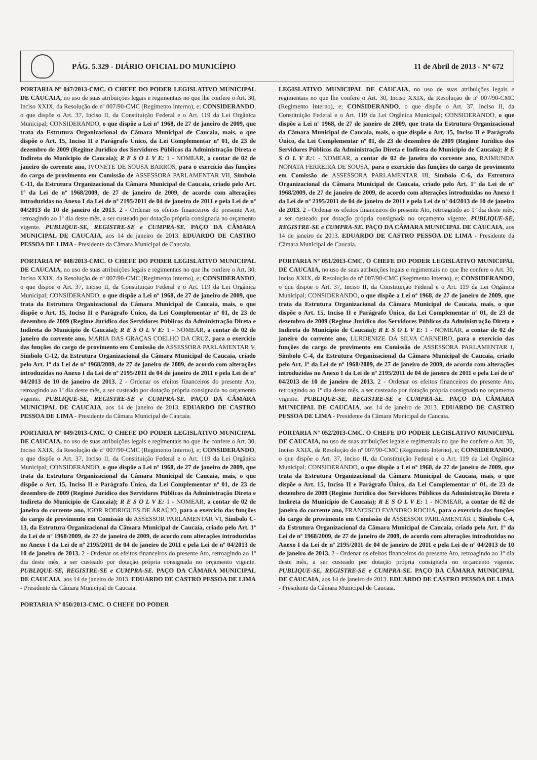PÁG. 5.329 - DIÁRIO OFICIAL DO MUNICÍPIO 11 de Abril de 2013 - Nº 672
PORTARIA Nº 047/2013-CMC. O CHEFE DO PODER LEGISLATIVO MUNICIPAL DE CAUCAIA, no uso de suas atribuições legais e regimentais no que lhe confere o Art. 30, Inciso XXIX, da Resolução de nº 007/90-CMC (Regimento Interno), e; CONSIDERANDO, o que dispõe o Art. 37, Inciso II, da Constituição Federal e o Art. 119 da Lei Orgânica Municipal; CONSIDERANDO, o que dispõe a Lei nº 1968, de 27 de janeiro de 2009, que trata da Estrutura Organizacional da Câmara Municipal de Caucaia, mais, o que dispõe o Art. 15, Inciso II e Parágrafo Único, da Lei Complementar nº 01, de 23 de dezembro de 2009 (Regime Jurídico dos Servidores Públicos da Administração Direta e Indireta do Município de Caucaia); R E S O L V E: 1 - NOMEAR, a contar de 02 de janeiro do corrente ano, IVONETE DE SOUSA BARROS, para o exercício das funções do cargo de provimento em Comissão de ASSESSORA PARLAMENTAR VII, Símbolo C-11, da Estrutura Organizacional da Câmara Municipal de Caucaia, criado pelo Art. 1º da Lei de nº 1968/2009, de 27 de janeiro de 2009, de acordo com alterações introduzidas no Anexo I da Lei de nº 2195/2011 de 04 de janeiro de 2011 e pela Lei de nº 04/2013 de 10 de janeiro de 2013. 2 - Ordenar os efeitos financeiros do presente Ato, retroagindo ao 1º dia deste mês, a ser custeado por dotação própria consignada no orçamento vigente. PUBLIQUE-SE, REGISTRE-SE e CUMPRA-SE. PAÇO DA CÂMARA MUNICIPAL DE CAUCAIA, aos 14 de janeiro de 2013. EDUARDO DE CASTRO PESSOA DE LIMA - Presidente da Câmara Municipal de Caucaia.
PORTARIA Nº 048/2013-CMC. O CHEFE DO PODER LEGISLATIVO MUNICIPAL DE CAUCAIA, no uso de suas atribuições legais e regimentais no que lhe confere o Art. 30, Inciso XXIX, da Resolução de nº 007/90-CMC (Regimento Interno), e; CONSIDERANDO, o que dispõe o Art. 37, Inciso II, da Constituição Federal e o Art. 119 da Lei Orgânica Municipal; CONSIDERANDO, o que dispõe a Lei nº 1968, de 27 de janeiro de 2009, que trata da Estrutura Organizacional da Câmara Municipal de Caucaia, mais, o que dispõe o Art. 15, Inciso II e Parágrafo Único, da Lei Complementar nº 01, de 23 de dezembro de 2009 (Regime Jurídico dos Servidores Públicos da Administração Direta e Indireta do Município de Caucaia); R E S O L V E: 1 - NOMEAR, a contar de 02 de janeiro do corrente ano, MARIA DAS GRAÇAS COELHO DA CRUZ, para o exercício das funções do cargo de provimento em Comissão de ASSESSORA PARLAMENTAR V, Símbolo C-12, da Estrutura Organizacional da Câmara Municipal de Caucaia, criado pelo Art. 1º da Lei de nº 1968/2009, de 27 de janeiro de 2009, de acordo com alterações introduzidas no Anexo I da Lei de nº 2195/2011 de 04 de janeiro de 2011 e pela Lei de nº 04/2013 de 10 de janeiro de 2013. 2 - Ordenar os efeitos financeiros do presente Ato, retroagindo ao 1º dia deste mês, a ser custeado por dotação própria consignada no orçamento vigente. PUBLIQUE-SE, REGISTRE-SE e CUMPRA-SE. PAÇO DA CÂMARA MUNICIPAL DE CAUCAIA, aos 14 de janeiro de 2013. EDUARDO DE CASTRO PESSOA DE LIMA - Presidente da Câmara Municipal de Caucaia.
PORTARIA Nº 049/2013-CMC. O CHEFE DO PODER LEGISLATIVO MUNICIPAL DE CAUCAIA, no uso de suas atribuições legais e regimentais no que lhe confere o Art. 30, Inciso XXIX, da Resolução de nº 007/90-CMC (Regimento Interno), e; CONSIDERANDO, o que dispõe o Art. 37, Inciso II, da Constituição Federal e o Art. 119 da Lei Orgânica Municipal; CONSIDERANDO, o que dispõe a Lei nº 1968, de 27 de janeiro de 2009, que trata da Estrutura Organizacional da Câmara Municipal de Caucaia, mais, o que dispõe o Art. 15, Inciso II e Parágrafo Único, da Lei Complementar nº 01, de 23 de dezembro de 2009 (Regime Jurídico dos Servidores Públicos da Administração Direta e Indireta do Município de Caucaia); R E S O L V E: 1 - NOMEAR, a contar de 02 de janeiro do corrente ano, IGOR RODRIGUES DE ARAÚJO, para o exercício das funções do cargo de provimento em Comissão de ASSESSOR PARLAMENTAR VI, Símbolo C-13, da Estrutura Organizacional da Câmara Municipal de Caucaia, criado pelo Art. 1º da Lei de nº 1968/2009, de 27 de janeiro de 2009, de acordo com alterações introduzidas no Anexo I da Lei de nº 2195/2011 de 04 de janeiro de 2011 e pela Lei de nº 04/2013 de 10 de janeiro de 2013. 2 - Ordenar os efeitos financeiros do presente Ato, retroagindo ao 1º dia deste mês, a ser custeado por dotação própria consignada no orçamento vigente. PUBLIQUE-SE, REGISTRE-SE e CUMPRA-SE. PAÇO DA CÂMARA MUNICIPAL DE CAUCAIA, aos 14 de janeiro de 2013. EDUARDO DE CASTRO PESSOA DE LIMA - Presidente da Câmara Municipal de Caucaia.
PORTARIA Nº 050/2013-CMC. O CHEFE DO PODER
LEGISLATIVO MUNICIPAL DE CAUCAIA, no uso de suas atribuições legais e regimentais no que lhe confere o Art. 30, Inciso XXIX, da Resolução de nº 007/90-CMC (Regimento Interno), e; CONSIDERANDO, o que dispõe o Art. 37, Inciso II, da Constituição Federal e o Art. 119 da Lei Orgânica Municipal; CONSIDERANDO, o que dispõe a Lei nº 1968, de 27 de janeiro de 2009, que trata da Estrutura Organizacional da Câmara Municipal de Caucaia, mais, o que dispõe o Art. 15, Inciso II e Parágrafo Único, da Lei Complementar nº 01, de 23 de dezembro de 2009 (Regime Jurídico dos Servidores Públicos da Administração Direta e Indireta do Município de Caucaia); R E S O L V E: 1 - NOMEAR, a contar de 02 de janeiro do corrente ano, RAIMUNDA NONATA FERREIRA DE SOUSA, para o exercício das funções do cargo de provimento em Comissão de ASSESSORA PARLAMENTAR III, Símbolo C-6, da Estrutura Organizacional da Câmara Municipal de Caucaia, criado pelo Art. 1º da Lei de nº 1968/2009, de 27 de janeiro de 2009, de acordo com alterações introduzidas no Anexo I da Lei de nº 2195/2011 de 04 de janeiro de 2011 e pela Lei de nº 04/2013 de 10 de janeiro de 2013. 2 - Ordenar os efeitos financeiros do presente Ato, retroagindo ao 1º dia deste mês, a ser custeado por dotação própria consignada no orçamento vigente. PUBLIQUE-SE, REGISTRE-SE e CUMPRA-SE. PAÇO DA CÂMARA MUNICIPAL DE CAUCAIA, aos 14 de janeiro de 2013. EDUARDO DE CASTRO PESSOA DE LIMA - Presidente da Câmara Municipal de Caucaia.
PORTARIA Nº 051/2013-CMC. O CHEFE DO PODER LEGISLATIVO MUNICIPAL DE CAUCAIA, no uso de suas atribuições legais e regimentais no que lhe confere o Art. 30, Inciso XXIX, da Resolução de nº 007/90-CMC (Regimento Interno), e; CONSIDERANDO, o que dispõe o Art. 37, Inciso II, da Constituição Federal e o Art. 119 da Lei Orgânica Municipal; CONSIDERANDO, o que dispõe a Lei nº 1968, de 27 de janeiro de 2009, que trata da Estrutura Organizacional da Câmara Municipal de Caucaia, mais, o que dispõe o Art. 15, Inciso II e Parágrafo Único, da Lei Complementar nº 01, de 23 de dezembro de 2009 (Regime Jurídico dos Servidores Públicos da Administração Direta e Indireta do Município de Caucaia); R E S O L V E: 1 - NOMEAR, a contar de 02 de janeiro do corrente ano, LURDENIZE DA SILVA CARNEIRO, para o exercício das funções do cargo de provimento em Comissão de ASSESSORA PARLAMENTAR I, Símbolo C-4, da Estrutura Organizacional da Câmara Municipal de Caucaia, criado pelo Art. 1º da Lei de nº 1968/2009, de 27 de janeiro de 2009, de acordo com alterações introduzidas no Anexo I da Lei de nº 2195/2011 de 04 de janeiro de 2011 e pela Lei de nº 04/2013 de 10 de janeiro de 2013. 2 - Ordenar os efeitos financeiros do presente Ato, retroagindo ao 1º dia deste mês, a ser custeado por dotação própria consignada no orçamento vigente. PUBLIQUE-SE, REGISTRE-SE e CUMPRA-SE. PAÇO DA CÂMARA MUNICIPAL DE CAUCAIA, aos 14 de janeiro de 2013. EDUARDO DE CASTRO PESSOA DE LIMA - Presidente da Câmara Municipal de Caucaia.
PORTARIA Nº 052/2013-CMC. O CHEFE DO PODER LEGISLATIVO MUNICIPAL DE CAUCAIA, no uso de suas atribuições legais e regimentais no que lhe confere o Art. 30, Inciso XXIX, da Resolução de nº 007/90-CMC (Regimento Interno), e; CONSIDERANDO, o que dispõe o Art. 37, Inciso II, da Constituição Federal e o Art. 119 da Lei Orgânica Municipal; CONSIDERANDO, o que dispõe a Lei nº 1968, de 27 de janeiro de 2009, que trata da Estrutura Organizacional da Câmara Municipal de Caucaia, mais, o que dispõe o Art. 15, Inciso II e Parágrafo Único, da Lei Complementar nº 01, de 23 de dezembro de 2009 (Regime Jurídico dos Servidores Públicos da Administração Direta e Indireta do Município de Caucaia); R E S O L V E: 1 - NOMEAR, a contar de 02 de janeiro do corrente ano, FRANCISCO EVANDRO ROCHA, para o exercício das funções do cargo de provimento em Comissão de ASSESSOR PARLAMENTAR I, Símbolo C-4, da Estrutura Organizacional da Câmara Municipal de Caucaia, criado pelo Art. 1º da Lei de nº 1968/2009, de 27 de janeiro de 2009, de acordo com alterações introduzidas no Anexo I da Lei de nº 2195/2011 de 04 de janeiro de 2011 e pela Lei de nº 04/2013 de 10 de janeiro de 2013. 2 - Ordenar os efeitos financeiros do presente Ato, retroagindo ao 1º dia deste mês, a ser custeado por dotação própria consignada no orçamento vigente. PUBLIQUE-SE, REGISTRE-SE e CUMPRA-SE. PAÇO DA CÂMARA MUNICIPAL DE CAUCAIA, aos 14 de janeiro de 2013. EDUARDO DE CASTRO PESSOA DE LIMA - Presidente da Câmara Municipal de Caucaia.